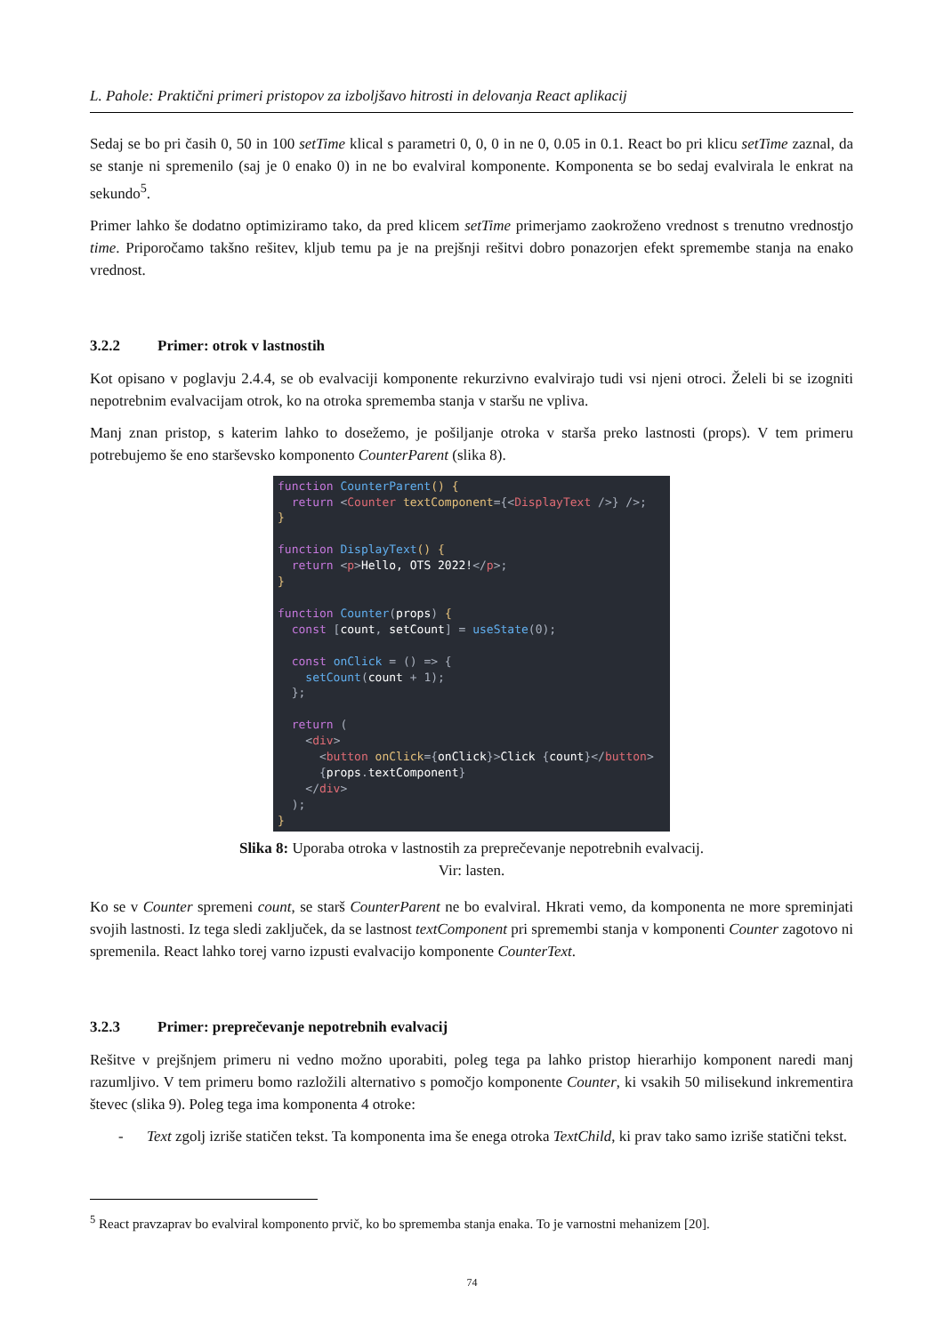L. Pahole: Praktični primeri pristopov za izboljšavo hitrosti in delovanja React aplikacij
Sedaj se bo pri časih 0, 50 in 100 setTime klical s parametri 0, 0, 0 in ne 0, 0.05 in 0.1. React bo pri klicu setTime zaznal, da se stanje ni spremenilo (saj je 0 enako 0) in ne bo evalviral komponente. Komponenta se bo sedaj evalvirala le enkrat na sekundo<sup>5</sup>.
Primer lahko še dodatno optimiziramo tako, da pred klicem setTime primerjamo zaokroženo vrednost s trenutno vrednostjo time. Priporočamo takšno rešitev, kljub temu pa je na prejšnji rešitvi dobro ponazorjen efekt spremembe stanja na enako vrednost.
3.2.2 Primer: otrok v lastnostih
Kot opisano v poglavju 2.4.4, se ob evalvaciji komponente rekurzivno evalvirajo tudi vsi njeni otroci. Želeli bi se izogniti nepotrebnim evalvacijam otrok, ko na otroka sprememba stanja v staršu ne vpliva.
Manj znan pristop, s katerim lahko to dosežemo, je pošiljanje otroka v starša preko lastnosti (props). V tem primeru potrebujemo še eno starševsko komponento CounterParent (slika 8).
function CounterParent() {
  return <Counter textComponent={<DisplayText />} />;
}

function DisplayText() {
  return <p>Hello, OTS 2022!</p>;
}

function Counter(props) {
  const [count, setCount] = useState(0);

  const onClick = () => {
    setCount(count + 1);
  };

  return (
    <div>
      <button onClick={onClick}>Click {count}</button>
      {props.textComponent}
    </div>
  );
}
Slika 8: Uporaba otroka v lastnostih za preprečevanje nepotrebnih evalvacij.
Vir: lasten.
Ko se v Counter spremeni count, se starš CounterParent ne bo evalviral. Hkrati vemo, da komponenta ne more spreminjati svojih lastnosti. Iz tega sledi zaključek, da se lastnost textComponent pri spremembi stanja v komponenti Counter zagotovo ni spremenila. React lahko torej varno izpusti evalvacijo komponente CounterText.
3.2.3 Primer: preprečevanje nepotrebnih evalvacij
Rešitve v prejšnjem primeru ni vedno možno uporabiti, poleg tega pa lahko pristop hierarhijo komponent naredi manj razumljivo. V tem primeru bomo razložili alternativo s pomočjo komponente Counter, ki vsakih 50 milisekund inkrementira števec (slika 9). Poleg tega ima komponenta 4 otroke:
-
Text zgolj izriše statičen tekst. Ta komponenta ima še enega otroka TextChild, ki prav tako samo izriše statični tekst.
<sup>5</sup> React pravzaprav bo evalviral komponento prvič, ko bo sprememba stanja enaka. To je varnostni mehanizem [20].
74